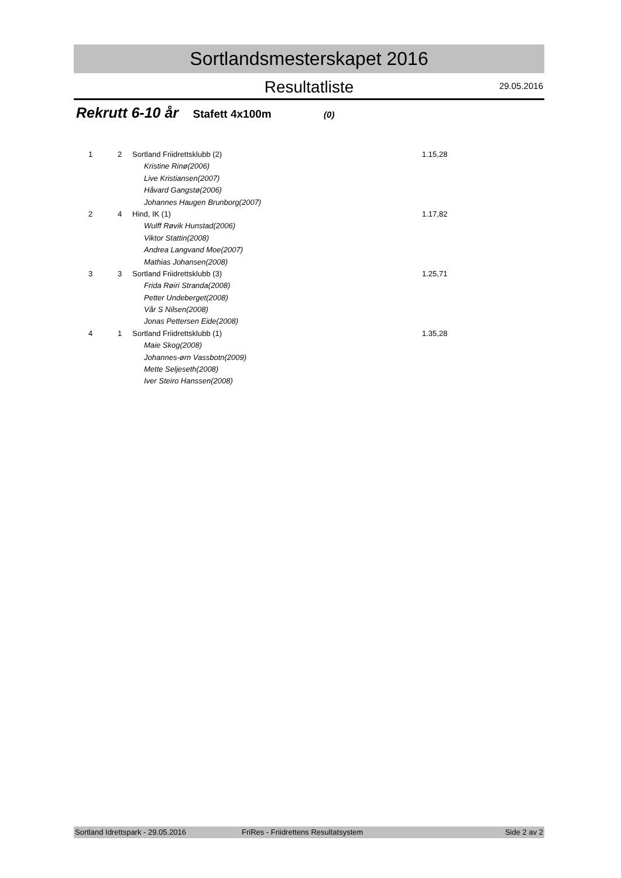Sortlandsmesterskapet 2016
Resultatliste
29.05.2016
Rekrutt 6-10 år Stafett 4x100m (0)
| 1 | 2 | Sortland Friidrettsklubb (2) | 1.15,28 |
| | | Kristine Rinø(2006) | |
| | | Live Kristiansen(2007) | |
| | | Håvard Gangstø(2006) | |
| | | Johannes Haugen Brunborg(2007) | |
| 2 | 4 | Hind, IK (1) | 1.17,82 |
| | | Wulff Røvik Hunstad(2006) | |
| | | Viktor Stattin(2008) | |
| | | Andrea Langvand Moe(2007) | |
| | | Mathias Johansen(2008) | |
| 3 | 3 | Sortland Friidrettsklubb (3) | 1.25,71 |
| | | Frida Røiri Stranda(2008) | |
| | | Petter Undeberget(2008) | |
| | | Vår S Nilsen(2008) | |
| | | Jonas Pettersen Eide(2008) | |
| 4 | 1 | Sortland Friidrettsklubb (1) | 1.35,28 |
| | | Maie Skog(2008) | |
| | | Johannes-ørn Vassbotn(2009) | |
| | | Mette Seljeseth(2008) | |
| | | Iver Steiro Hanssen(2008) | |
Sortland Idrettspark - 29.05.2016 FriRes - Friidrettens Resultatsystem Side 2 av 2